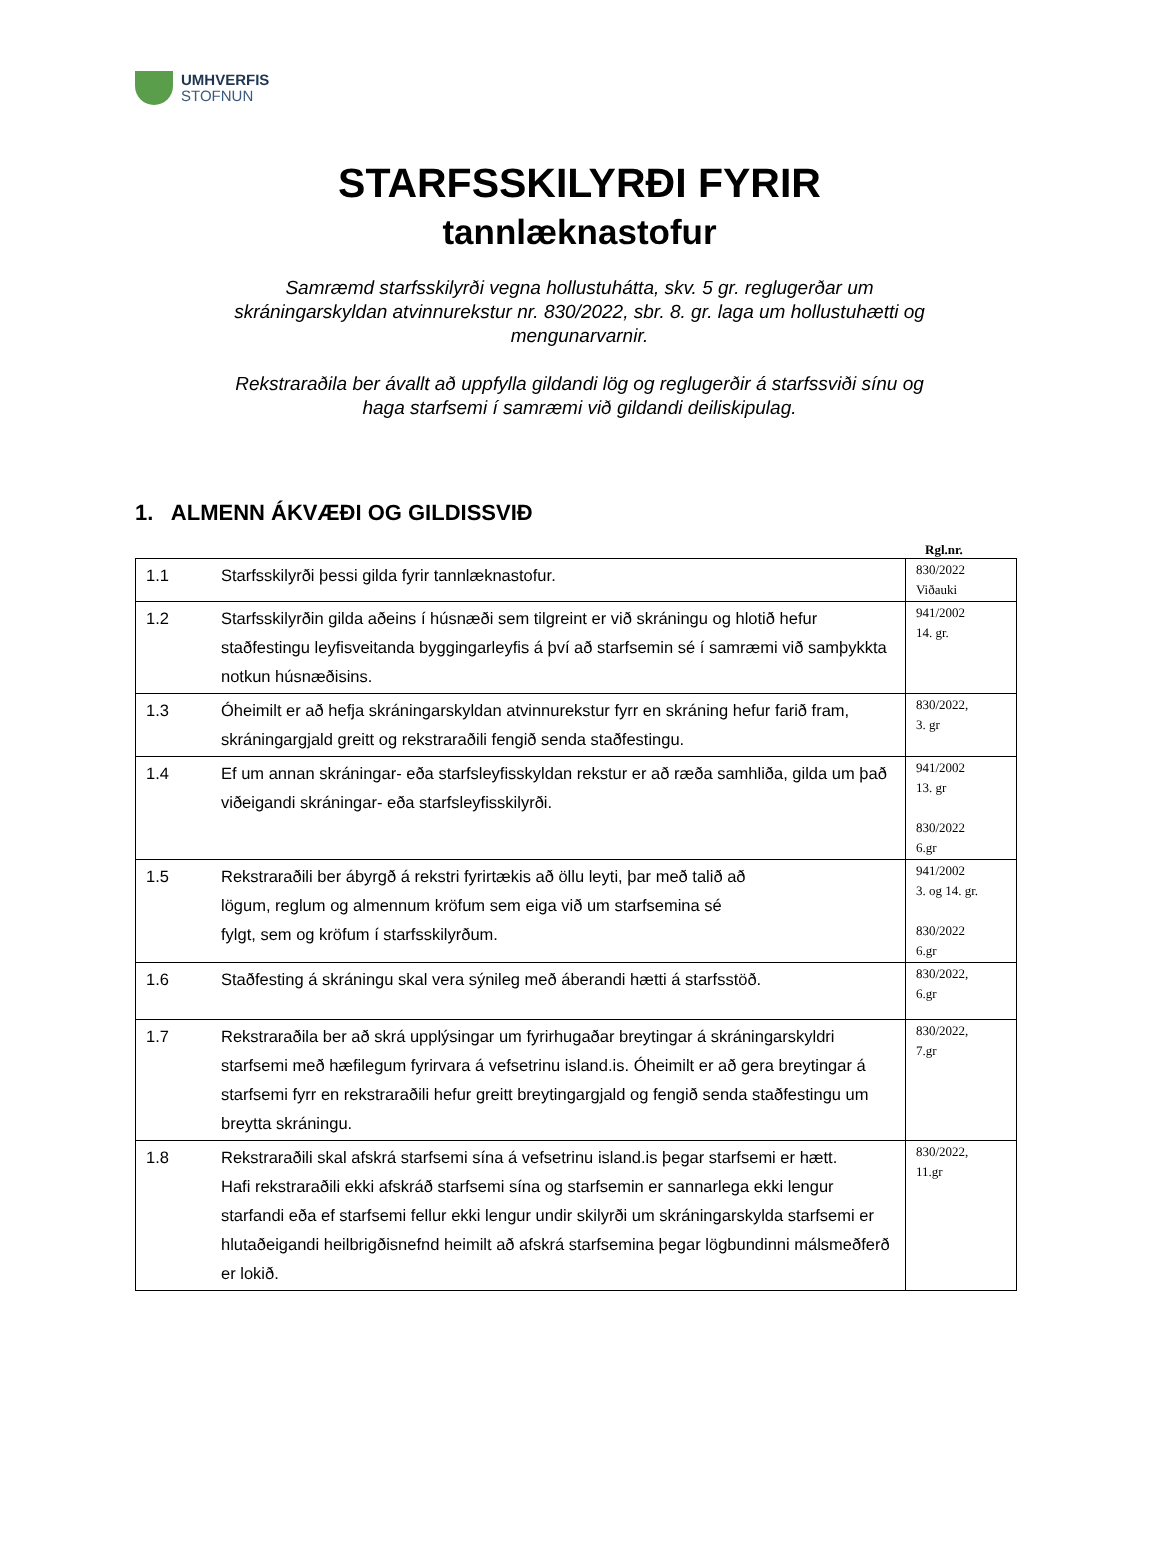UMHVERFIS
STOFNUN
STARFSSKILYRÐI FYRIR
tannlæknastofur
Samræmd starfsskilyrði vegna hollustuhátta, skv. 5 gr. reglugerðar um skráningarskyldan atvinnurekstur nr. 830/2022, sbr. 8. gr. laga um hollustuhætti og mengunarvarnir.
Rekstraraðila ber ávallt að uppfylla gildandi lög og reglugerðir á starfssviði sínu og haga starfsemi í samræmi við gildandi deiliskipulag.
1. ALMENN ÁKVÆÐI OG GILDISSVIÐ
Rgl.nr.
| 1.1 | Starfsskilyrði þessi gilda fyrir tannlæknastofur. | 830/2022 Viðauki |
| 1.2 | Starfsskilyrðin gilda aðeins í húsnæði sem tilgreint er við skráningu og hlotið hefur staðfestingu leyfisveitanda byggingarleyfis á því að starfsemin sé í samræmi við samþykkta notkun húsnæðisins. | 941/2002 14. gr. |
| 1.3 | Óheimilt er að hefja skráningarskyldan atvinnurekstur fyrr en skráning hefur farið fram, skráningargjald greitt og rekstraraðili fengið senda staðfestingu. | 830/2022, 3. gr |
| 1.4 | Ef um annan skráningar- eða starfsleyfisskyldan rekstur er að ræða samhliða, gilda um það viðeigandi skráningar- eða starfsleyfisskilyrði. | 941/2002 13. gr 830/2022 6.gr |
| 1.5 | Rekstraraðili ber ábyrgð á rekstri fyrirtækis að öllu leyti, þar með talið að lögum, reglum og almennum kröfum sem eiga við um starfsemina sé fylgt, sem og kröfum í starfsskilyrðum. | 941/2002 3. og 14. gr. 830/2022 6.gr |
| 1.6 | Staðfesting á skráningu skal vera sýnileg með áberandi hætti á starfsstöð. | 830/2022, 6.gr |
| 1.7 | Rekstraraðila ber að skrá upplýsingar um fyrirhugaðar breytingar á skráningarskyldri starfsemi með hæfilegum fyrirvara á vefsetrinu island.is. Óheimilt er að gera breytingar á starfsemi fyrr en rekstraraðili hefur greitt breytingargjald og fengið senda staðfestingu um breytta skráningu. | 830/2022, 7.gr |
| 1.8 | Rekstraraðili skal afskrá starfsemi sína á vefsetrinu island.is þegar starfsemi er hætt. Hafi rekstraraðili ekki afskráð starfsemi sína og starfsemin er sannarlega ekki lengur starfandi eða ef starfsemi fellur ekki lengur undir skilyrði um skráningarskylda starfsemi er hlutaðeigandi heilbrigðisnefnd heimilt að afskrá starfsemina þegar lögbundinni málsmeðferð er lokið. | 830/2022, 11.gr |